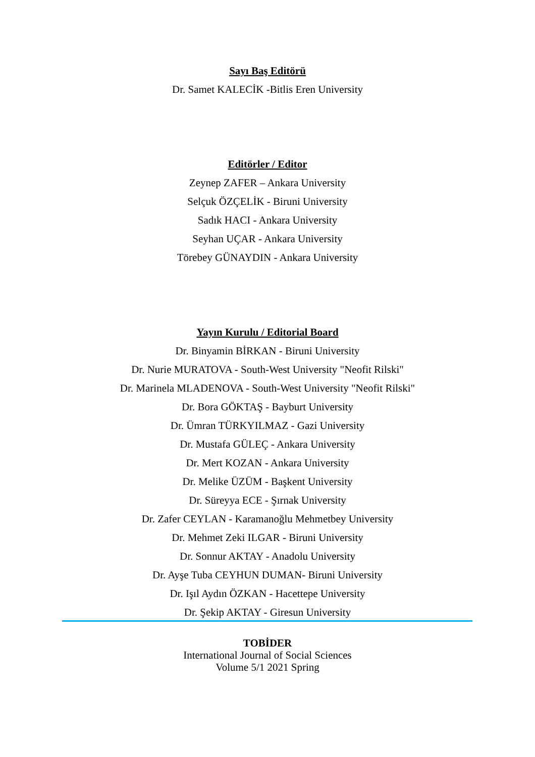Sayı Baş Editörü
Dr. Samet KALECİK -Bitlis Eren University
Editörler / Editor
Zeynep ZAFER – Ankara University
Selçuk ÖZÇELİK - Biruni University
Sadık HACI - Ankara University
Seyhan UÇAR - Ankara University
Törebey GÜNAYDIN - Ankara University
Yayın Kurulu / Editorial Board
Dr. Binyamin BİRKAN - Biruni University
Dr. Nurie MURATOVA - South-West University "Neofit Rilski"
Dr. Marinela MLADENOVA - South-West University "Neofit Rilski"
Dr. Bora GÖKTAŞ - Bayburt University
Dr. Ümran TÜRKYILMAZ - Gazi University
Dr. Mustafa GÜLEÇ - Ankara University
Dr. Mert KOZAN - Ankara University
Dr. Melike ÜZÜM - Başkent University
Dr. Süreyya ECE - Şırnak University
Dr. Zafer CEYLAN - Karamanoğlu Mehmetbey University
Dr. Mehmet Zeki ILGAR - Biruni University
Dr. Sonnur AKTAY - Anadolu University
Dr. Ayşe Tuba CEYHUN DUMAN- Biruni University
Dr. Işıl Aydın ÖZKAN - Hacettepe University
Dr. Şekip AKTAY - Giresun University
TOBİDER
International Journal of Social Sciences
Volume 5/1 2021 Spring